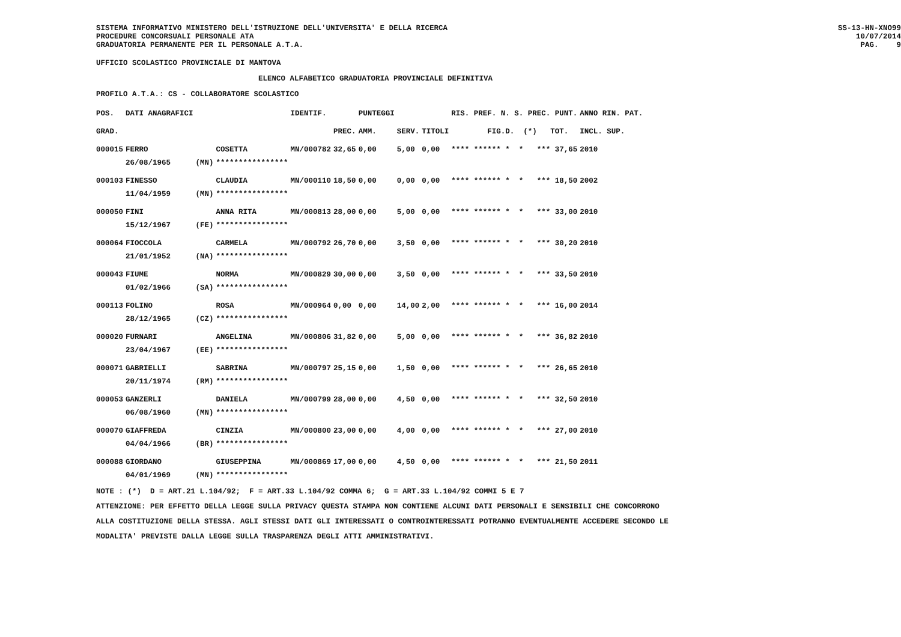SISTEMA INFORMATIVO MINISTERO DELL'ISTRUZIONE DELL'UNIVERSITA' E DELLA RICERCA PROCEDURE CONCORSUALI PERSONALE ATA GRADUATORIA PERMANENTE PER IL PERSONALE A.T.A.
SS-13-HN-XNO99 10/07/2014 PAG. 9
UFFICIO SCOLASTICO PROVINCIALE DI MANTOVA
ELENCO ALFABETICO GRADUATORIA PROVINCIALE DEFINITIVA
PROFILO A.T.A.: CS - COLLABORATORE SCOLASTICO
| POS. | DATI ANAGRAFICI | | | IDENTIF. | | PUNTEGGI | | | RIS. PREF. N. S. PREC. PUNT. | ANNO RIN. PAT. |
| --- | --- | --- | --- | --- | --- | --- | --- | --- | --- | --- |
| GRAD. | | | | | PREC. | AMM. | SERV. | TITOLI | FIG.D. (*) TOT. | INCL. SUP. |
| 000015 | FERRO | | COSETTA | MN/000782 | 32,65 | 0,00 | 5,00 | 0,00 | **** ****** * * *** 37,65 | 2010 |
| | 26/08/1965 | (MN) | **************** | | | | | | | |
| 000103 | FINESSO | | CLAUDIA | MN/000110 | 18,50 | 0,00 | 0,00 | 0,00 | **** ****** * * *** 18,50 | 2002 |
| | 11/04/1959 | (MN) | **************** | | | | | | | |
| 000050 | FINI | | ANNA RITA | MN/000813 | 28,00 | 0,00 | 5,00 | 0,00 | **** ****** * * *** 33,00 | 2010 |
| | 15/12/1967 | (FE) | **************** | | | | | | | |
| 000064 | FIOCCOLA | | CARMELA | MN/000792 | 26,70 | 0,00 | 3,50 | 0,00 | **** ****** * * *** 30,20 | 2010 |
| | 21/01/1952 | (NA) | **************** | | | | | | | |
| 000043 | FIUME | | NORMA | MN/000829 | 30,00 | 0,00 | 3,50 | 0,00 | **** ****** * * *** 33,50 | 2010 |
| | 01/02/1966 | (SA) | **************** | | | | | | | |
| 000113 | FOLINO | | ROSA | MN/000964 | 0,00 | 0,00 | 14,00 | 2,00 | **** ****** * * *** 16,00 | 2014 |
| | 28/12/1965 | (CZ) | **************** | | | | | | | |
| 000020 | FURNARI | | ANGELINA | MN/000806 | 31,82 | 0,00 | 5,00 | 0,00 | **** ****** * * *** 36,82 | 2010 |
| | 23/04/1967 | (EE) | **************** | | | | | | | |
| 000071 | GABRIELLI | | SABRINA | MN/000797 | 25,15 | 0,00 | 1,50 | 0,00 | **** ****** * * *** 26,65 | 2010 |
| | 20/11/1974 | (RM) | **************** | | | | | | | |
| 000053 | GANZERLI | | DANIELA | MN/000799 | 28,00 | 0,00 | 4,50 | 0,00 | **** ****** * * *** 32,50 | 2010 |
| | 06/08/1960 | (MN) | **************** | | | | | | | |
| 000070 | GIAFFREDA | | CINZIA | MN/000800 | 23,00 | 0,00 | 4,00 | 0,00 | **** ****** * * *** 27,00 | 2010 |
| | 04/04/1966 | (BR) | **************** | | | | | | | |
| 000088 | GIORDANO | | GIUSEPPINA | MN/000869 | 17,00 | 0,00 | 4,50 | 0,00 | **** ****** * * *** 21,50 | 2011 |
| | 04/01/1969 | (MN) | **************** | | | | | | | |
NOTE : (*) D = ART.21 L.104/92; F = ART.33 L.104/92 COMMA 6; G = ART.33 L.104/92 COMMI 5 E 7 ATTENZIONE: PER EFFETTO DELLA LEGGE SULLA PRIVACY QUESTA STAMPA NON CONTIENE ALCUNI DATI PERSONALI E SENSIBILI CHE CONCORRONO ALLA COSTITUZIONE DELLA STESSA. AGLI STESSI DATI GLI INTERESSATI O CONTROINTERESSATI POTRANNO EVENTUALMENTE ACCEDERE SECONDO LE MODALITA' PREVISTE DALLA LEGGE SULLA TRASPARENZA DEGLI ATTI AMMINISTRATIVI.